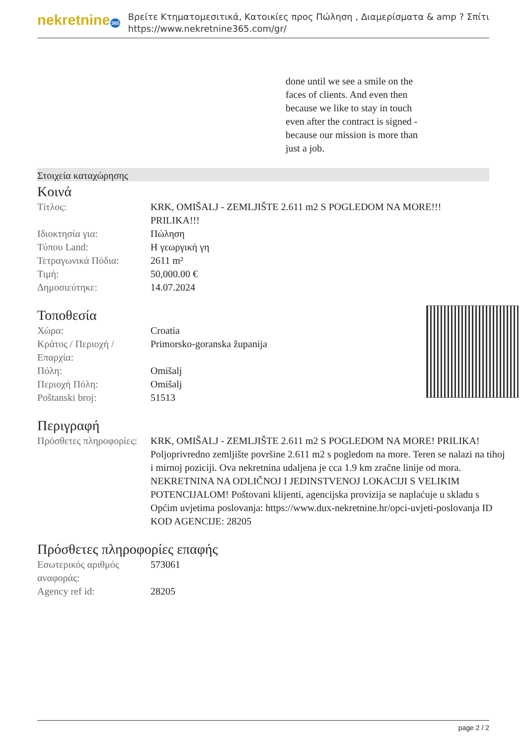nekretnine365
Βρείτε Κτηματομεσιτικά, Κατοικίες προς Πώληση , Διαμερίσματα & amp ? Σπίτι
https://www.nekretnine365.com/gr/
done until we see a smile on the faces of clients. And even then because we like to stay in touch even after the contract is signed - because our mission is more than just a job.
Στοιχεία καταχώρησης
Κοινά
| Τίτλος: | KRK, OMIŠALJ - ZEMLJIŠTE 2.611 m2 S POGLEDOM NA MORE!!! PRILIKA!!! |
| Ιδιοκτησία για: | Πώληση |
| Τύπου Land: | Η γεωργική γη |
| Τετραγωνικά Πόδια: | 2611 m² |
| Τιμή: | 50,000.00 € |
| Δημοσιεύτηκε: | 14.07.2024 |
Τοποθεσία
| Χώρα: | Croatia |
| Κράτος / Περιοχή / Επαρχία: | Primorsko-goranska županija |
| Πόλη: | Omišalj |
| Περιοχή Πόλη: | Omišalj |
| Poštanski broj: | 51513 |
Περιγραφή
| Πρόσθετες πληροφορίες: | KRK, OMIŠALJ - ZEMLJIŠTE 2.611 m2 S POGLEDOM NA MORE! PRILIKA! Poljoprivredno zemljište površine 2.611 m2 s pogledom na more. Teren se nalazi na tihoj i mirnoj poziciji. Ova nekretnina udaljena je cca 1.9 km zračne linije od mora. NEKRETNINA NA ODLIČNOJ I JEDINSTVENOJ LOKACIJI S VELIKIM POTENCIJALOM! Poštovani klijenti, agencijska provizija se naplaćuje u skladu s Općim uvjetima poslovanja: https://www.dux-nekretnine.hr/opci-uvjeti-poslovanja ID KOD AGENCIJE: 28205 |
Πρόσθετες πληροφορίες επαφής
| Εσωτερικός αριθμός αναφοράς: | 573061 |
| Agency ref id: | 28205 |
page 2 / 2